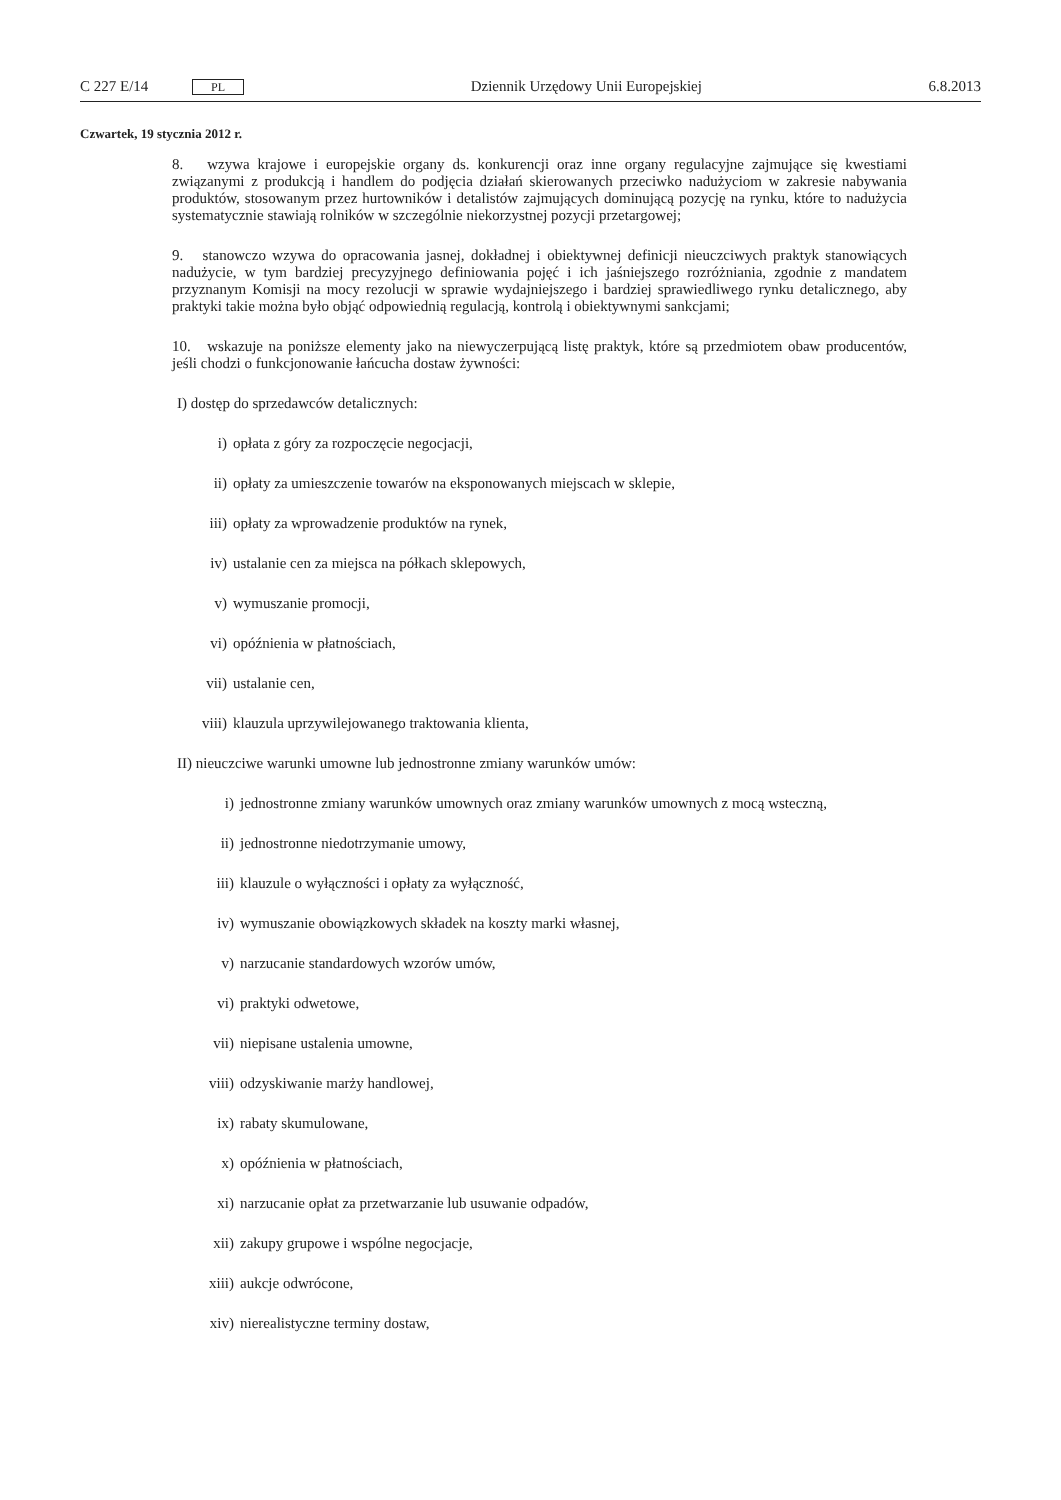C 227 E/14 PL Dziennik Urzędowy Unii Europejskiej 6.8.2013
Czwartek, 19 stycznia 2012 r.
8. wzywa krajowe i europejskie organy ds. konkurencji oraz inne organy regulacyjne zajmujące się kwestiami związanymi z produkcją i handlem do podjęcia działań skierowanych przeciwko nadużyciom w zakresie nabywania produktów, stosowanym przez hurtowników i detalistów zajmujących dominującą pozycję na rynku, które to nadużycia systematycznie stawiają rolników w szczególnie niekorzystnej pozycji przetargowej;
9. stanowczo wzywa do opracowania jasnej, dokładnej i obiektywnej definicji nieuczciwych praktyk stanowiących nadużycie, w tym bardziej precyzyjnego definiowania pojęć i ich jaśniejszego rozróżniania, zgodnie z mandatem przyznanym Komisji na mocy rezolucji w sprawie wydajniejszego i bardziej sprawiedliwego rynku detalicznego, aby praktyki takie można było objąć odpowiednią regulacją, kontrolą i obiektywnymi sankcjami;
10. wskazuje na poniższe elementy jako na niewyczerpującą listę praktyk, które są przedmiotem obaw producentów, jeśli chodzi o funkcjonowanie łańcucha dostaw żywności:
I) dostęp do sprzedawców detalicznych:
i) opłata z góry za rozpoczęcie negocjacji,
ii) opłaty za umieszczenie towarów na eksponowanych miejscach w sklepie,
iii) opłaty za wprowadzenie produktów na rynek,
iv) ustalanie cen za miejsca na półkach sklepowych,
v) wymuszanie promocji,
vi) opóźnienia w płatnościach,
vii) ustalanie cen,
viii) klauzula uprzywilejowanego traktowania klienta,
II) nieuczciwe warunki umowne lub jednostronne zmiany warunków umów:
i) jednostronne zmiany warunków umownych oraz zmiany warunków umownych z mocą wsteczną,
ii) jednostronne niedotrzymanie umowy,
iii) klauzule o wyłączności i opłaty za wyłączność,
iv) wymuszanie obowiązkowych składek na koszty marki własnej,
v) narzucanie standardowych wzorów umów,
vi) praktyki odwetowe,
vii) niepisane ustalenia umowne,
viii) odzyskiwanie marży handlowej,
ix) rabaty skumulowane,
x) opóźnienia w płatnościach,
xi) narzucanie opłat za przetwarzanie lub usuwanie odpadów,
xii) zakupy grupowe i wspólne negocjacje,
xiii) aukcje odwrócone,
xiv) nierealistyczne terminy dostaw,